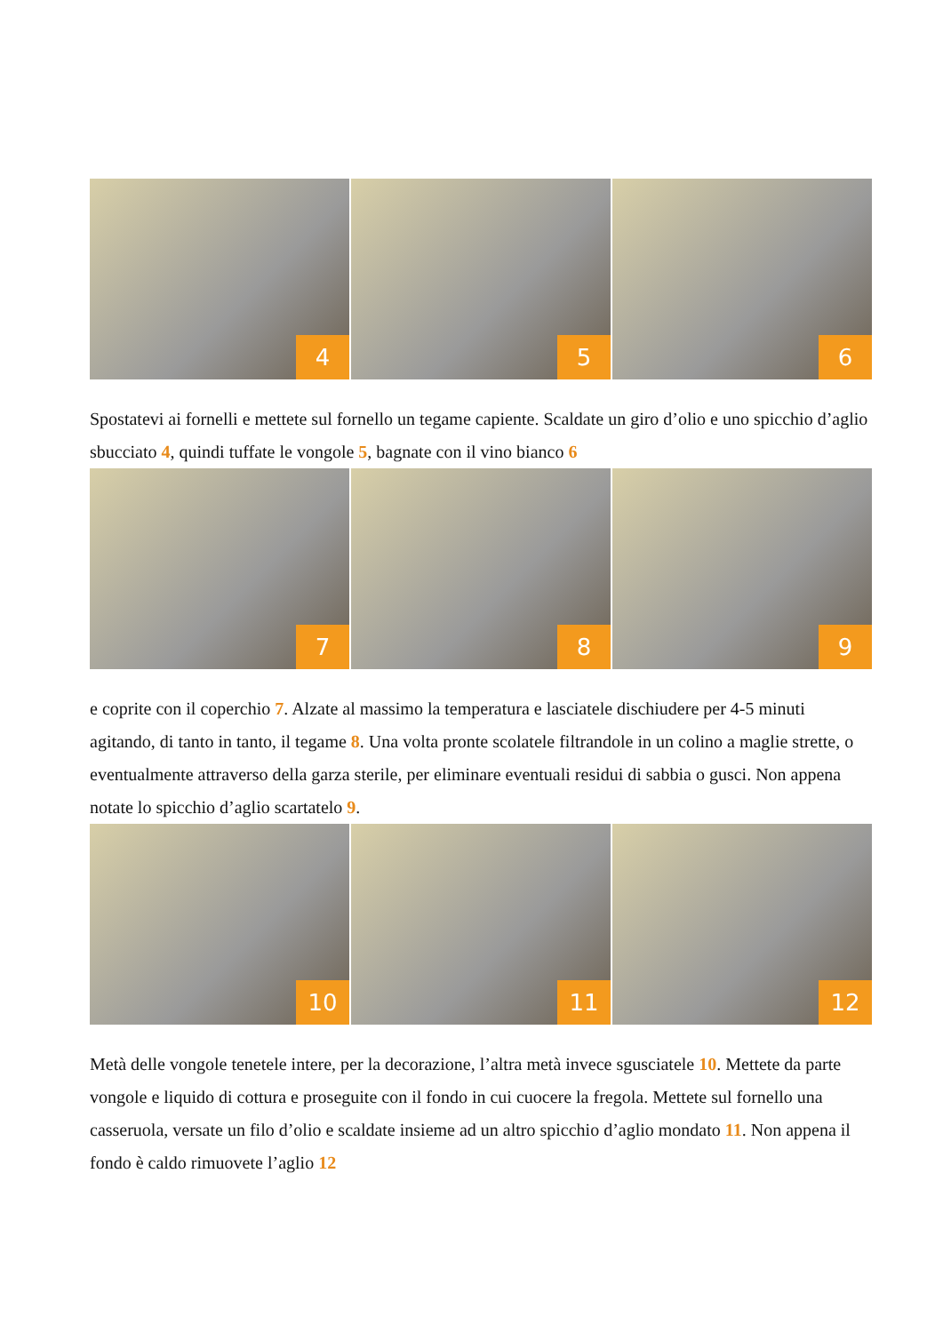4
5
6
Spostatevi ai fornelli e mettete sul fornello un tegame capiente. Scaldate un giro d’olio e uno spicchio d’aglio sbucciato 4, quindi tuffate le vongole 5, bagnate con il vino bianco 6
7
8
9
e coprite con il coperchio 7. Alzate al massimo la temperatura e lasciatele dischiudere per 4-5 minuti agitando, di tanto in tanto, il tegame 8. Una volta pronte scolatele filtrandole in un colino a maglie strette, o eventualmente attraverso della garza sterile, per eliminare eventuali residui di sabbia o gusci. Non appena notate lo spicchio d’aglio scartatelo 9.
10
11
12
Metà delle vongole tenetele intere, per la decorazione, l’altra metà invece sgusciatele 10. Mettete da parte vongole e liquido di cottura e proseguite con il fondo in cui cuocere la fregola. Mettete sul fornello una casseruola, versate un filo d’olio e scaldate insieme ad un altro spicchio d’aglio mondato 11. Non appena il fondo è caldo rimuovete l’aglio 12